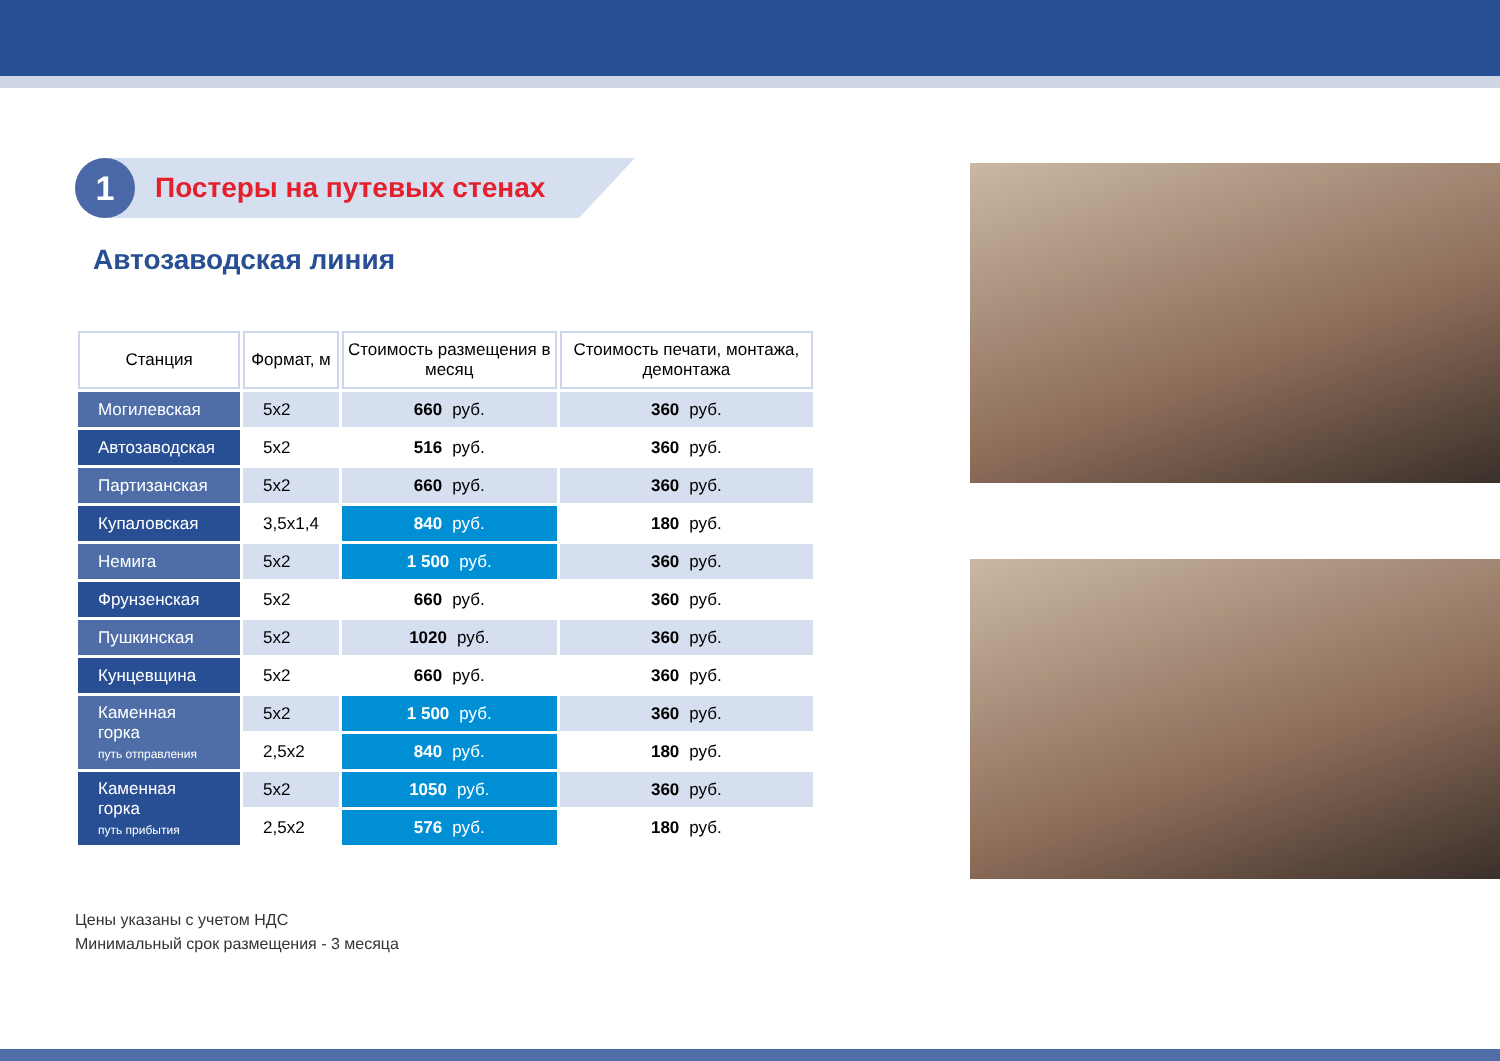1
Постеры на путевых стенах
Автозаводская линия
| Станция | Формат, м | Стоимость размещения в месяц | Стоимость печати, монтажа, демонтажа |
| --- | --- | --- | --- |
| Могилевская | 5х2 | 660 руб. | 360 руб. |
| Автозаводская | 5х2 | 516 руб. | 360 руб. |
| Партизанская | 5х2 | 660 руб. | 360 руб. |
| Купаловская | 3,5х1,4 | 840 руб. | 180 руб. |
| Немига | 5х2 | 1 500 руб. | 360 руб. |
| Фрунзенская | 5х2 | 660 руб. | 360 руб. |
| Пушкинская | 5х2 | 1020 руб. | 360 руб. |
| Кунцевщина | 5х2 | 660 руб. | 360 руб. |
| Каменная горка путь отправления | 5х2 | 1 500 руб. | 360 руб. |
| | 2,5х2 | 840 руб. | 180 руб. |
| Каменная горка путь прибытия | 5х2 | 1050 руб. | 360 руб. |
| | 2,5х2 | 576 руб. | 180 руб. |
Цены указаны с учетом НДС
Минимальный срок размещения - 3 месяца